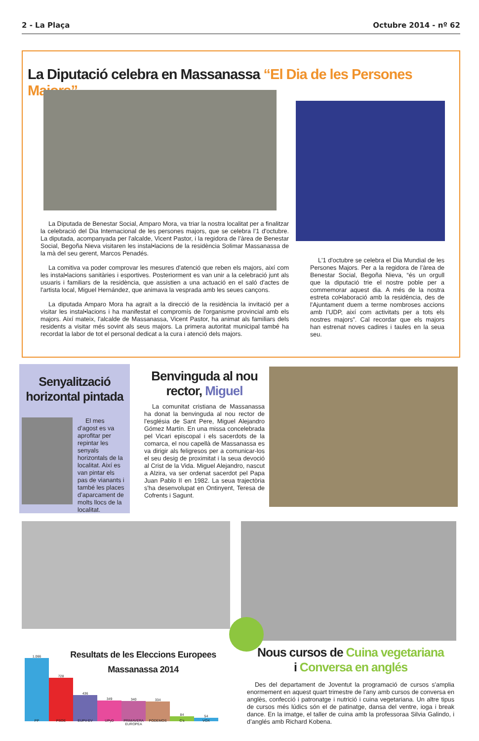2 - La Plaça Octubre 2014 - nº 62
La Diputació celebra en Massanassa “El Dia de les Persones Majors”
La Diputada de Benestar Social, Amparo Mora, va triar la nostra localitat per a finalitzar la celebració del Dia Internacional de les persones majors, que se celebra l’1 d'octubre. La diputada, acompanyada per l'alcalde, Vicent Pastor, i la regidora de l’àrea de Benestar Social, Begoña Nieva visitaren les instal•lacions de la residència Solimar Massanassa de la mà del seu gerent, Marcos Penadés.
La comitiva va poder comprovar les mesures d'atenció que reben els majors, així com les instal•lacions sanitàries i esportives. Posteriorment es van unir a la celebració junt als usuaris i familiars de la residència, que assistien a una actuació en el saló d'actes de l'artista local, Miguel Hernández, que animava la vesprada amb les seues cançons.
La diputada Amparo Mora ha agraït a la direcció de la residència la invitació per a visitar les instal•lacions i ha manifestat el compromís de l'organisme provincial amb els majors. Així mateix, l'alcalde de Massanassa, Vicent Pastor, ha animat als familiars dels residents a visitar més sovint als seus majors. La primera autoritat municipal també ha recordat la labor de tot el personal dedicat a la cura i atenció dels majors.
L'1 d'octubre se celebra el Dia Mundial de les Persones Majors. Per a la regidora de l’àrea de Benestar Social, Begoña Nieva, “és un orgull que la diputació trie el nostre poble per a commemorar aquest dia. A més de la nostra estreta col•laboració amb la residència, des de l'Ajuntament duem a terme nombroses accions amb l’UDP, així com activitats per a tots els nostres majors”. Cal recordar que els majors han estrenat noves cadires i taules en la seua seu.
Senyalització horizontal pintada
El mes d’agost es va aprofitar per repintar les senyals horizontals de la localitat. Així es van pintar els pas de vianants i també les places d’aparcament de molts llocs de la localitat.
Benvinguda al nou rector, Miguel
La comunitat cristiana de Massanassa ha donat la benvinguda al nou rector de l'església de Sant Pere, Miguel Alejandro Gómez Martín. En una missa concelebrada pel Vicari episcopal i els sacerdots de la comarca, el nou capellà de Massanassa es va dirigir als feligresos per a comunicar-los el seu desig de proximitat i la seua devoció al Crist de la Vida. Miguel Alejandro, nascut a Alzira, va ser ordenat sacerdot pel Papa Juan Pablo II en 1982. La seua trajectòria s'ha desenvolupat en Ontinyent, Teresa de Cofrents i Sagunt.
Resultats de les Eleccions Europees
Massanassa 2014
1.066
728
436
349
340
334
84
54
PP PSOE EUPV-EV UPyD PRIMAVERA EUROPEA PODEMOS C's VOX
Nous cursos de Cuina vegetariana
i Conversa en anglés
Des del departament de Joventut la programació de cursos s'amplia enormement en aquest quart trimestre de l'any amb cursos de conversa en anglès, confecció i patronatge i nutrició i cuina vegetariana. Un altre tipus de cursos més lúdics són el de patinatge, dansa del ventre, ioga i break dance. En la imatge, el taller de cuina amb la professoraa Silvia Galindo, i d’anglés amb Richard Kobena.